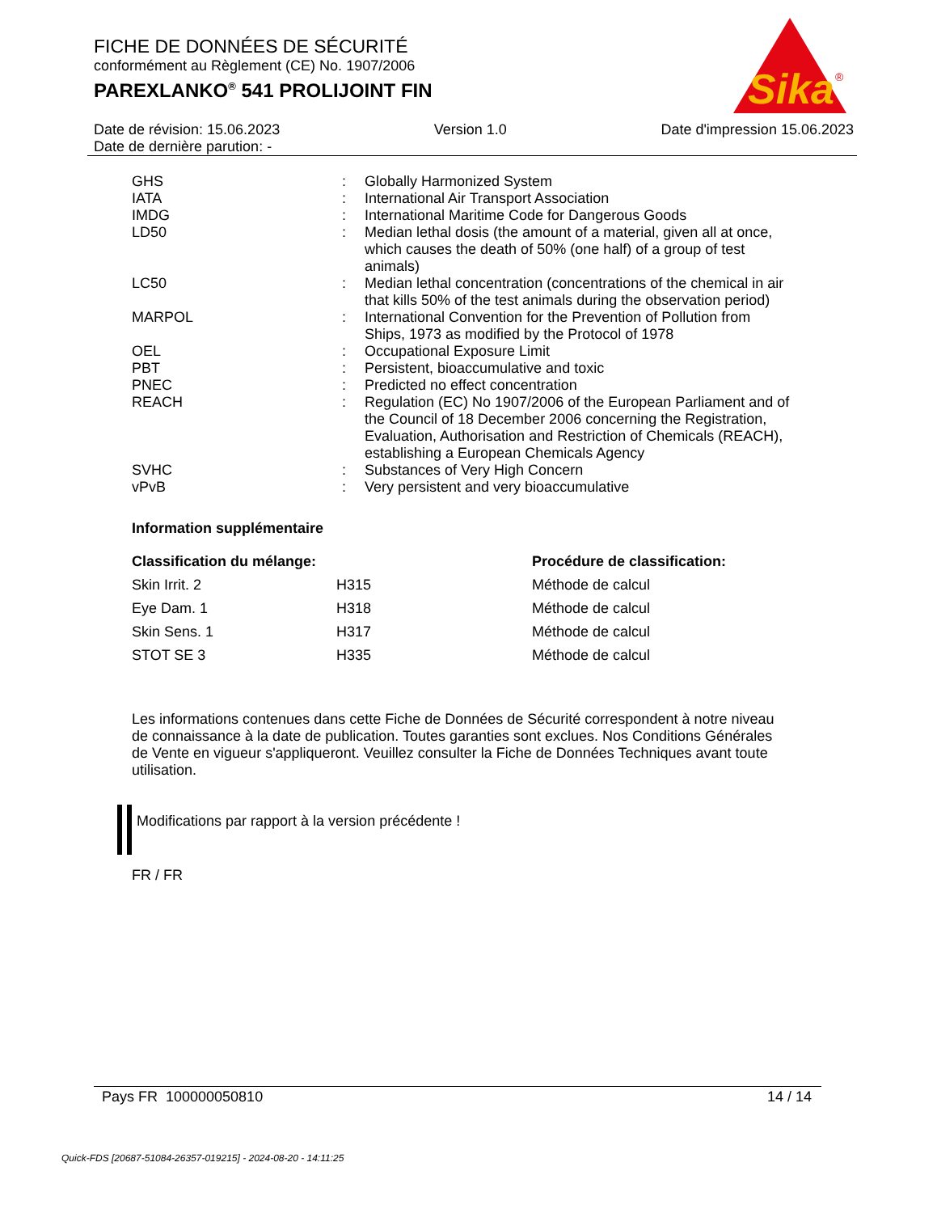FICHE DE DONNÉES DE SÉCURITÉ
conformément au Règlement (CE) No. 1907/2006
PAREXLANKO<sup>®</sup> 541 PROLIJOINT FIN
Sika
®
Date de révision: 15.06.2023 Version 1.0 Date d'impression 15.06.2023
Date de dernière parution: -
| GHS | : | Globally Harmonized System |
| IATA | : | International Air Transport Association |
| IMDG | : | International Maritime Code for Dangerous Goods |
| LD50 | : | Median lethal dosis (the amount of a material, given all at once, which causes the death of 50% (one half) of a group of test animals) |
| LC50 | : | Median lethal concentration (concentrations of the chemical in air that kills 50% of the test animals during the observation period) |
| MARPOL | : | International Convention for the Prevention of Pollution from Ships, 1973 as modified by the Protocol of 1978 |
| OEL | : | Occupational Exposure Limit |
| PBT | : | Persistent, bioaccumulative and toxic |
| PNEC | : | Predicted no effect concentration |
| REACH | : | Regulation (EC) No 1907/2006 of the European Parliament and of the Council of 18 December 2006 concerning the Registration, Evaluation, Authorisation and Restriction of Chemicals (REACH), establishing a European Chemicals Agency |
| SVHC | : | Substances of Very High Concern |
| vPvB | : | Very persistent and very bioaccumulative |
Information supplémentaire
| Classification du mélange: | | Procédure de classification: |
| --- | --- | --- |
| Skin Irrit. 2 | H315 | Méthode de calcul |
| Eye Dam. 1 | H318 | Méthode de calcul |
| Skin Sens. 1 | H317 | Méthode de calcul |
| STOT SE 3 | H335 | Méthode de calcul |
Les informations contenues dans cette Fiche de Données de Sécurité correspondent à notre niveau de connaissance à la date de publication. Toutes garanties sont exclues. Nos Conditions Générales de Vente en vigueur s'appliqueront. Veuillez consulter la Fiche de Données Techniques avant toute utilisation.
Modifications par rapport à la version précédente !
FR / FR
Pays FR 100000050810 14 / 14
Quick-FDS [20687-51084-26357-019215] - 2024-08-20 - 14:11:25